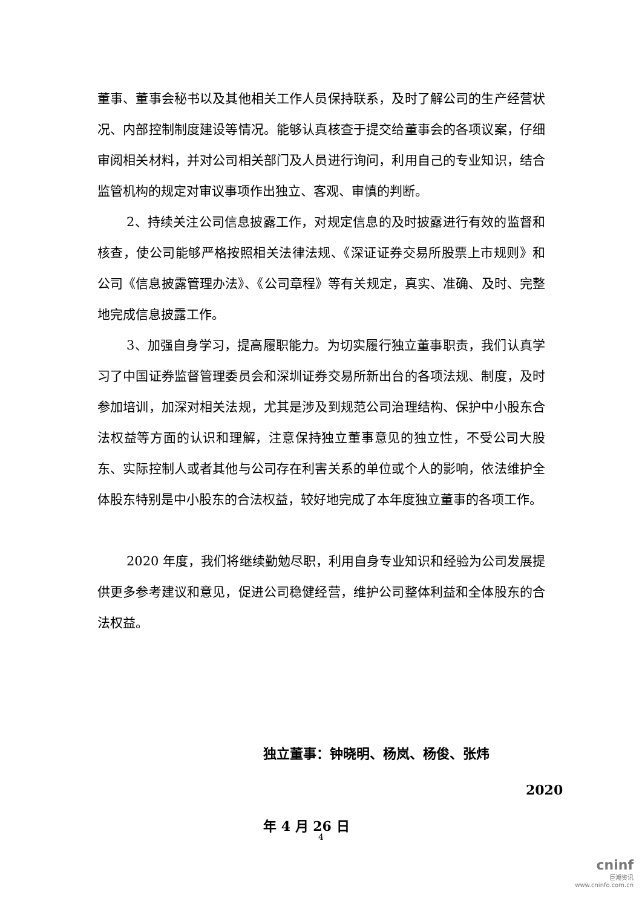董事、董事会秘书以及其他相关工作人员保持联系，及时了解公司的生产经营状况、内部控制制度建设等情况。能够认真核查于提交给董事会的各项议案，仔细审阅相关材料，并对公司相关部门及人员进行询问，利用自己的专业知识，结合监管机构的规定对审议事项作出独立、客观、审慎的判断。
2、持续关注公司信息披露工作，对规定信息的及时披露进行有效的监督和核查，使公司能够严格按照相关法律法规、《深证证券交易所股票上市规则》和公司《信息披露管理办法》、《公司章程》等有关规定，真实、准确、及时、完整地完成信息披露工作。
3、加强自身学习，提高履职能力。为切实履行独立董事职责，我们认真学习了中国证券监督管理委员会和深圳证券交易所新出台的各项法规、制度，及时参加培训，加深对相关法规，尤其是涉及到规范公司治理结构、保护中小股东合法权益等方面的认识和理解，注意保持独立董事意见的独立性，不受公司大股东、实际控制人或者其他与公司存在利害关系的单位或个人的影响，依法维护全体股东特别是中小股东的合法权益，较好地完成了本年度独立董事的各项工作。
2020 年度，我们将继续勤勉尽职，利用自身专业知识和经验为公司发展提供更多参考建议和意见，促进公司稳健经营，维护公司整体利益和全体股东的合法权益。
独立董事：钟晓明、杨岚、杨俊、张炜
2020 年 4 月 26 日
4
cninf
巨潮资讯
www.cninfo.com.cn